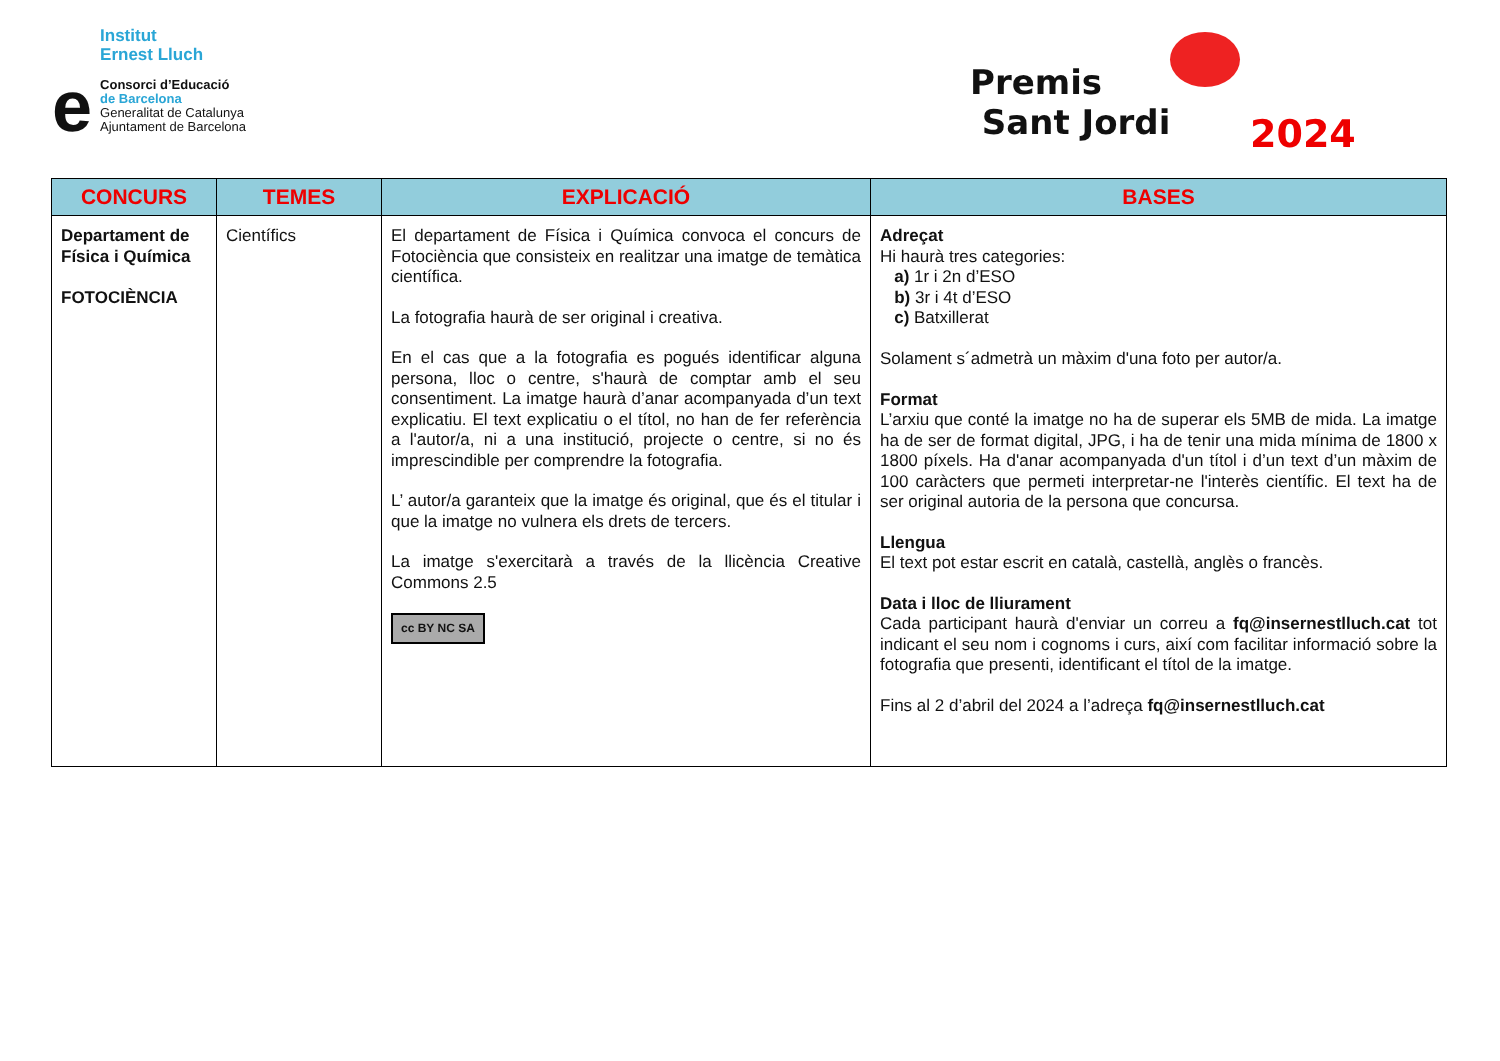e
Institut
Ernest Lluch
Consorci d’Educació
de Barcelona
Generalitat de Catalunya
Ajuntament de Barcelona
Premis
Sant Jordi
2024
| CONCURS | TEMES | EXPLICACIÓ | BASES |
| --- | --- | --- | --- |
| Departament de Física i Química FOTOCIÈNCIA | Científics | El departament de Física i Química convoca el concurs de Fotociència que consisteix en realitzar una imatge de temàtica científica. La fotografia haurà de ser original i creativa. En el cas que a la fotografia es pogués identificar alguna persona, lloc o centre, s'haurà de comptar amb el seu consentiment. La imatge haurà d’anar acompanyada d’un text explicatiu. El text explicatiu o el títol, no han de fer referència a l'autor/a, ni a una institució, projecte o centre, si no és imprescindible per comprendre la fotografia. L’ autor/a garanteix que la imatge és original, que és el titular i que la imatge no vulnera els drets de tercers. La imatge s'exercitarà a través de la llicència Creative Commons 2.5 cc BY NC SA | Adreçat Hi haurà tres categories: a) 1r i 2n d’ESO b) 3r i 4t d’ESO c) Batxillerat Solament s´admetrà un màxim d'una foto per autor/a. Format L’arxiu que conté la imatge no ha de superar els 5MB de mida. La imatge ha de ser de format digital, JPG, i ha de tenir una mida mínima de 1800 x 1800 píxels. Ha d'anar acompanyada d'un títol i d’un text d’un màxim de 100 caràcters que permeti interpretar-ne l'interès científic. El text ha de ser original autoria de la persona que concursa. Llengua El text pot estar escrit en català, castellà, anglès o francès. Data i lloc de lliurament Cada participant haurà d'enviar un correu a fq@insernestlluch.cat tot indicant el seu nom i cognoms i curs, així com facilitar informació sobre la fotografia que presenti, identificant el títol de la imatge. Fins al 2 d’abril del 2024 a l’adreça fq@insernestlluch.cat |